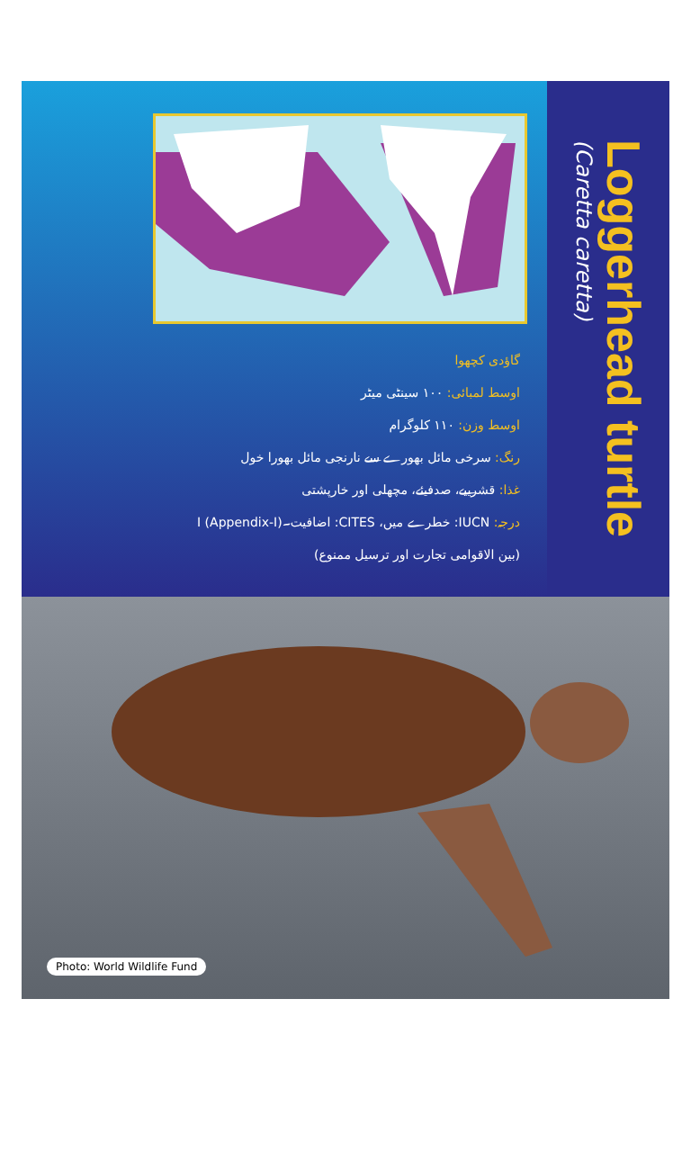گاؤدی کچھوا
اوسط لمبائی: ۱۰۰ سینٹی میٹر
اوسط وزن: ۱۱۰ کلوگرام
رنگ: سرخی مائل بھورے سے نارنجی مائل بھورا خول
غذا: قشرییے، صدفیئے، مچھلی اور خارپشتی
درجہ: IUCN: خطرے میں، CITES: اضافیت۔I (Appendix-I)
(بین الاقوامی تجارت اور ترسیل ممنوع)
Loggerhead turtle
(Caretta caretta)
Photo: World Wildlife Fund